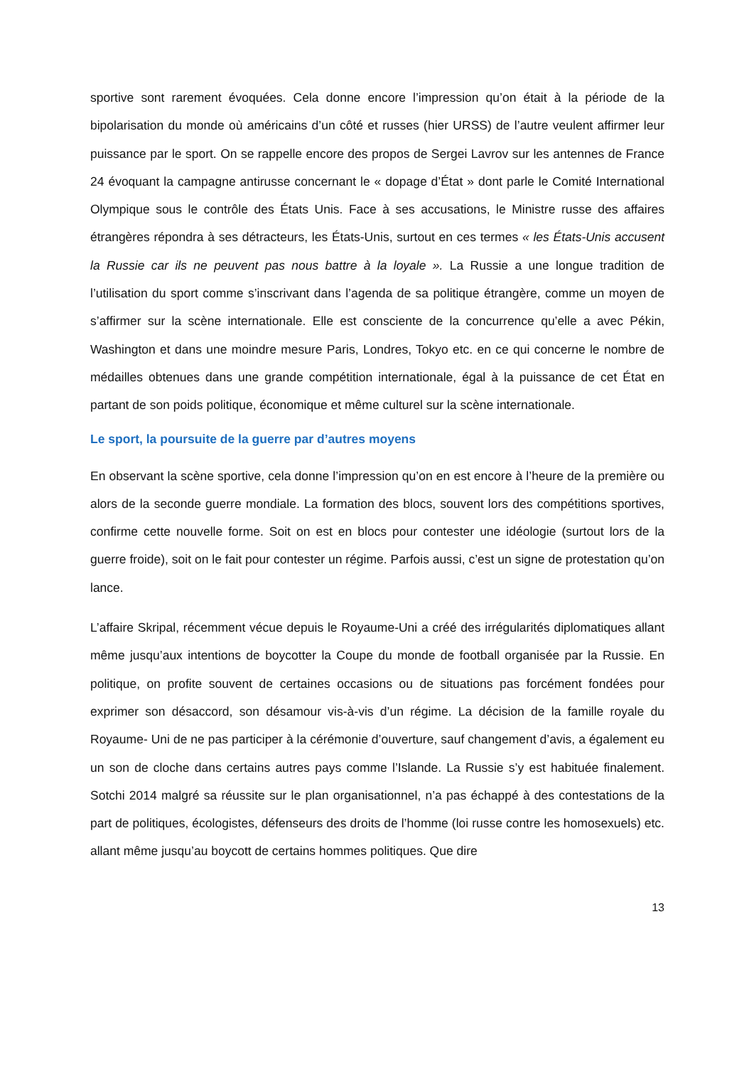sportive sont rarement évoquées. Cela donne encore l’impression qu’on était à la période de la bipolarisation du monde où américains d’un côté et russes (hier URSS) de l’autre veulent affirmer leur puissance par le sport. On se rappelle encore des propos de Sergei Lavrov sur les antennes de France 24 évoquant la campagne antirusse concernant le « dopage d’État » dont parle le Comité International Olympique sous le contrôle des États Unis. Face à ses accusations, le Ministre russe des affaires étrangères répondra à ses détracteurs, les États-Unis, surtout en ces termes « les États-Unis accusent la Russie car ils ne peuvent pas nous battre à la loyale ». La Russie a une longue tradition de l’utilisation du sport comme s’inscrivant dans l’agenda de sa politique étrangère, comme un moyen de s’affirmer sur la scène internationale. Elle est consciente de la concurrence qu’elle a avec Pékin, Washington et dans une moindre mesure Paris, Londres, Tokyo etc. en ce qui concerne le nombre de médailles obtenues dans une grande compétition internationale, égal à la puissance de cet État en partant de son poids politique, économique et même culturel sur la scène internationale.
Le sport, la poursuite de la guerre par d’autres moyens
En observant la scène sportive, cela donne l’impression qu’on en est encore à l’heure de la première ou alors de la seconde guerre mondiale. La formation des blocs, souvent lors des compétitions sportives, confirme cette nouvelle forme. Soit on est en blocs pour contester une idéologie (surtout lors de la guerre froide), soit on le fait pour contester un régime. Parfois aussi, c’est un signe de protestation qu’on lance.
L’affaire Skripal, récemment vécue depuis le Royaume-Uni a créé des irrégularités diplomatiques allant même jusqu’aux intentions de boycotter la Coupe du monde de football organisée par la Russie. En politique, on profite souvent de certaines occasions ou de situations pas forcément fondées pour exprimer son désaccord, son désamour vis-à-vis d’un régime. La décision de la famille royale du Royaume- Uni de ne pas participer à la cérémonie d’ouverture, sauf changement d’avis, a également eu un son de cloche dans certains autres pays comme l’Islande. La Russie s’y est habituée finalement. Sotchi 2014 malgré sa réussite sur le plan organisationnel, n’a pas échappé à des contestations de la part de politiques, écologistes, défenseurs des droits de l’homme (loi russe contre les homosexuels) etc. allant même jusqu’au boycott de certains hommes politiques. Que dire
13